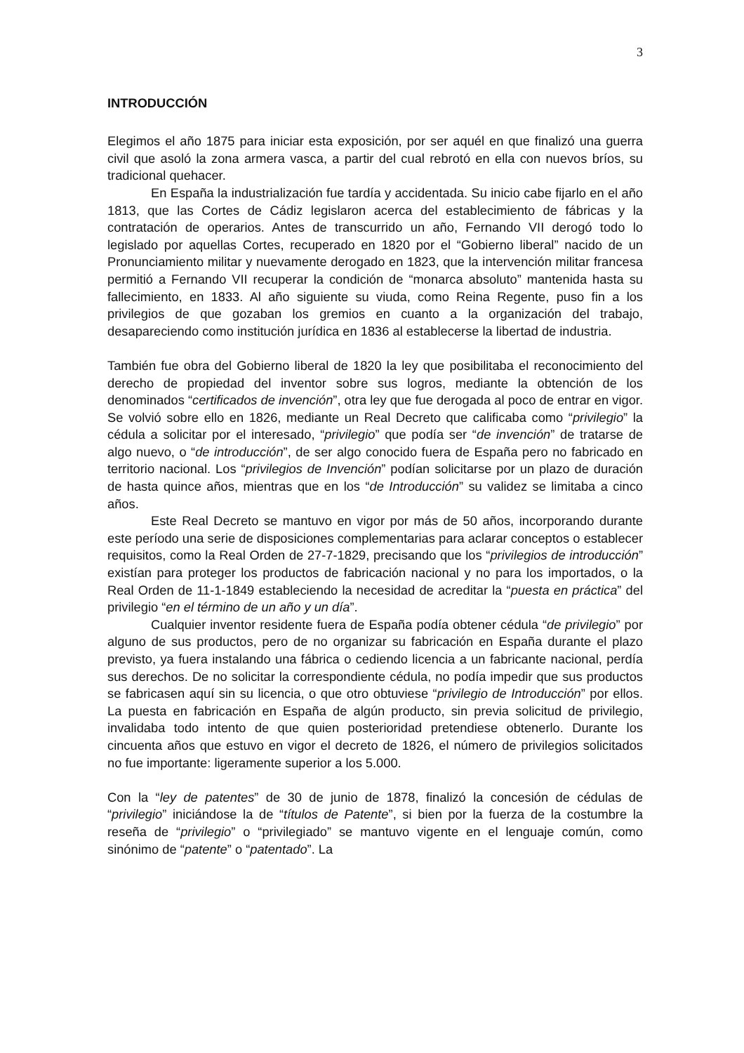3
INTRODUCCIÓN
Elegimos el año 1875 para iniciar esta exposición, por ser aquél en que finalizó una guerra civil que asoló la zona armera vasca, a partir del cual rebrotó en ella con nuevos bríos, su tradicional quehacer.
En España la industrialización fue tardía y accidentada. Su inicio cabe fijarlo en el año 1813, que las Cortes de Cádiz legislaron acerca del establecimiento de fábricas y la contratación de operarios. Antes de transcurrido un año, Fernando VII derogó todo lo legislado por aquellas Cortes, recuperado en 1820 por el “Gobierno liberal” nacido de un Pronunciamiento militar y nuevamente derogado en 1823, que la intervención militar francesa permitió a Fernando VII recuperar la condición de “monarca absoluto” mantenida hasta su fallecimiento, en 1833. Al año siguiente su viuda, como Reina Regente, puso fin a los privilegios de que gozaban los gremios en cuanto a la organización del trabajo, desapareciendo como institución jurídica en 1836 al establecerse la libertad de industria.
También fue obra del Gobierno liberal de 1820 la ley que posibilitaba el reconocimiento del derecho de propiedad del inventor sobre sus logros, mediante la obtención de los denominados “certificados de invención”, otra ley que fue derogada al poco de entrar en vigor. Se volvió sobre ello en 1826, mediante un Real Decreto que calificaba como “privilegio” la cédula a solicitar por el interesado, “privilegio” que podía ser “de invención” de tratarse de algo nuevo, o “de introducción”, de ser algo conocido fuera de España pero no fabricado en territorio nacional. Los “privilegios de Invención” podían solicitarse por un plazo de duración de hasta quince años, mientras que en los “de Introducción” su validez se limitaba a cinco años.
Este Real Decreto se mantuvo en vigor por más de 50 años, incorporando durante este período una serie de disposiciones complementarias para aclarar conceptos o establecer requisitos, como la Real Orden de 27-7-1829, precisando que los “privilegios de introducción” existían para proteger los productos de fabricación nacional y no para los importados, o la Real Orden de 11-1-1849 estableciendo la necesidad de acreditar la “puesta en práctica” del privilegio “en el término de un año y un día”.
Cualquier inventor residente fuera de España podía obtener cédula “de privilegio” por alguno de sus productos, pero de no organizar su fabricación en España durante el plazo previsto, ya fuera instalando una fábrica o cediendo licencia a un fabricante nacional, perdía sus derechos. De no solicitar la correspondiente cédula, no podía impedir que sus productos se fabricasen aquí sin su licencia, o que otro obtuviese “privilegio de Introducción” por ellos. La puesta en fabricación en España de algún producto, sin previa solicitud de privilegio, invalidaba todo intento de que quien posterioridad pretendiese obtenerlo. Durante los cincuenta años que estuvo en vigor el decreto de 1826, el número de privilegios solicitados no fue importante: ligeramente superior a los 5.000.
Con la “ley de patentes” de 30 de junio de 1878, finalizó la concesión de cédulas de “privilegio” iniciándose la de “títulos de Patente”, si bien por la fuerza de la costumbre la reseña de “privilegio” o “privilegiado” se mantuvo vigente en el lenguaje común, como sinónimo de “patente” o “patentado”. La